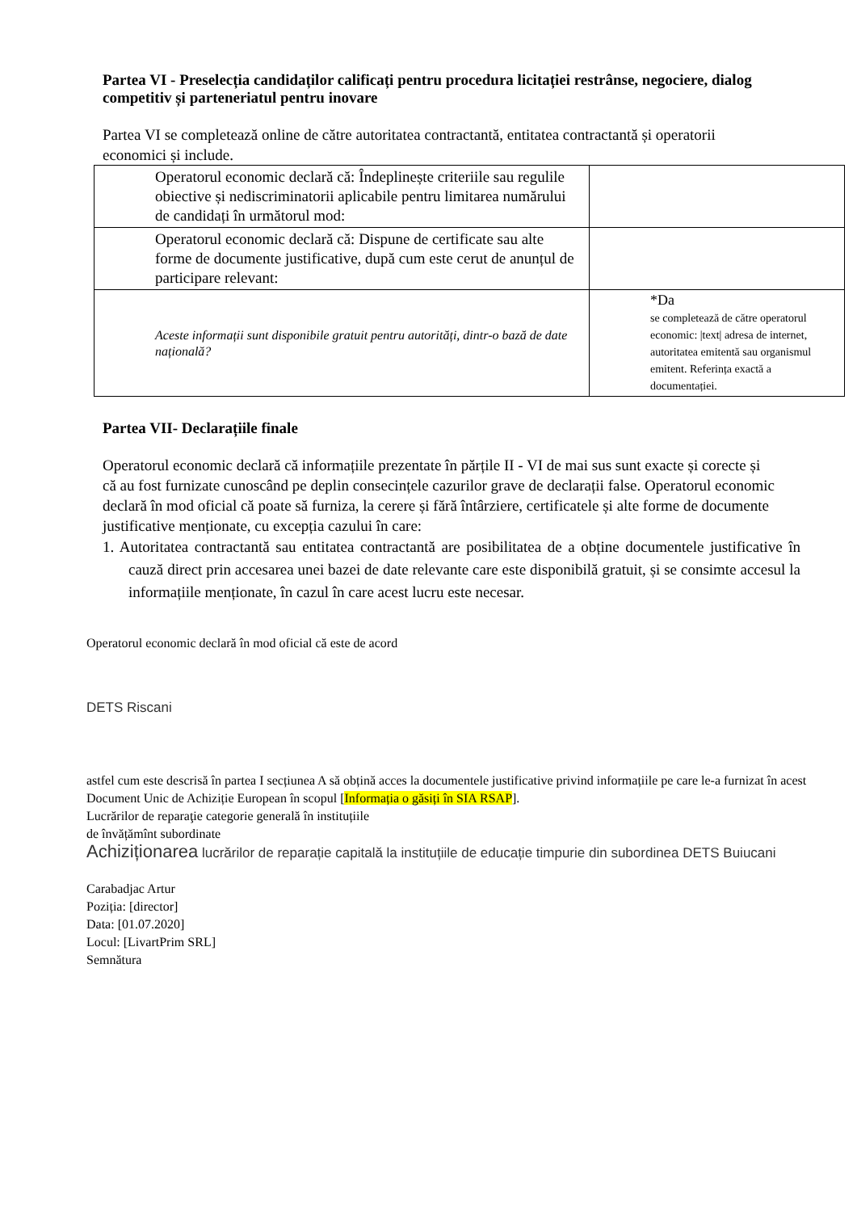Partea VI - Preselecția candidaților calificați pentru procedura licitației restrânse, negociere, dialog competitiv și parteneriatul pentru inovare
Partea VI se completează online de către autoritatea contractantă, entitatea contractantă și operatorii economici și include.
| Operatorul economic declară că: Îndeplinește criteriile sau regulile obiective și nediscriminatorii aplicabile pentru limitarea numărului de candidați în următorul mod: | |
| Operatorul economic declară că: Dispune de certificate sau alte forme de documente justificative, după cum este cerut de anunțul de participare relevant: | |
| Aceste informații sunt disponibile gratuit pentru autorități, dintr-o bază de date națională? | *Da se completează de către operatorul economic: /text/ adresa de internet, autoritatea emitentă sau organismul emitent. Referința exactă a documentației. |
Partea VII- Declarațiile finale
Operatorul economic declară că informațiile prezentate în părțile II - VI de mai sus sunt exacte și corecte și că au fost furnizate cunoscând pe deplin consecințele cazurilor grave de declarații false. Operatorul economic declară în mod oficial că poate să furniza, la cerere și fără întârziere, certificatele și alte forme de documente justificative menționate, cu excepția cazului în care:
1. Autoritatea contractantă sau entitatea contractantă are posibilitatea de a obține documentele justificative în cauză direct prin accesarea unei bazei de date relevante care este disponibilă gratuit, și se consimte accesul la informațiile menționate, în cazul în care acest lucru este necesar.
Operatorul economic declară în mod oficial că este de acord
DETS Riscani
astfel cum este descrisă în partea I secțiunea A să obțină acces la documentele justificative privind informațiile pe care le-a furnizat în acest Document Unic de Achiziție European în scopul [Informația o găsiți în SIA RSAP].
Lucrărilor de reparaţie categorie generală în instituțiile
de învățămînt subordinate
Achiziționarea lucrărilor de reparație capitală la instituțiile de educație timpurie din subordinea DETS Buiucani
Carabadjac Artur
Poziția: [director]
Data: [01.07.2020]
Locul: [LivartPrim SRL]
Semnătura